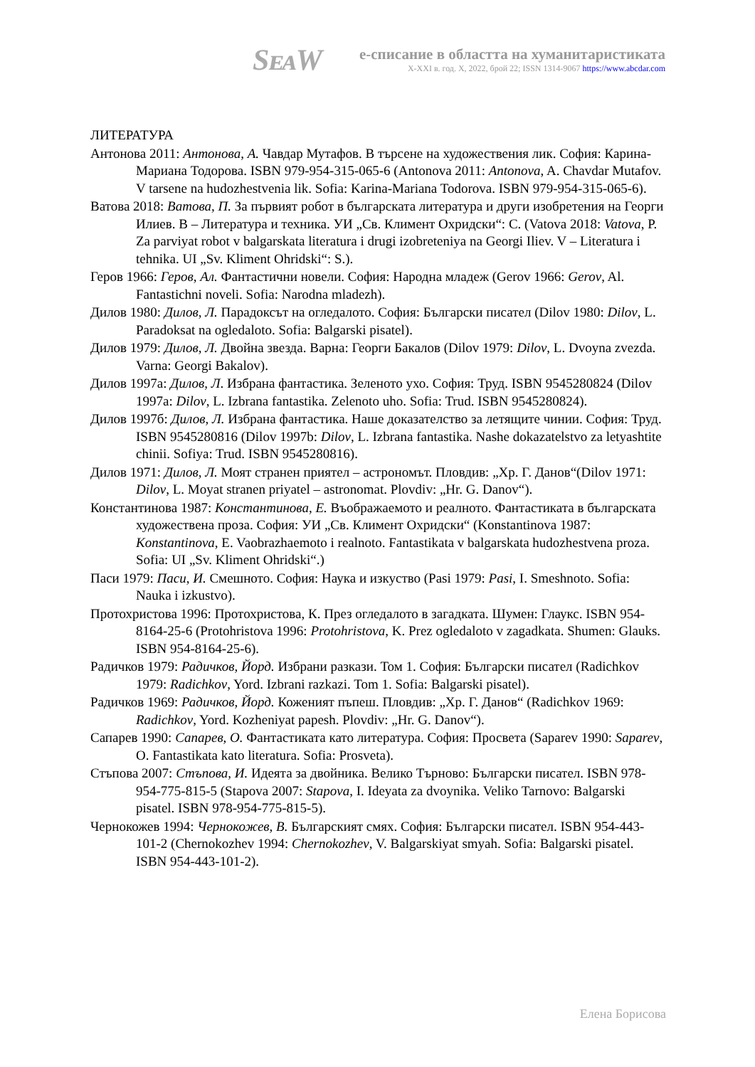SᴇᴀW
е-списание в областта на хуманитаристиката
X-XXI в. год. X, 2022, брой 22; ISSN 1314-9067 https://www.abcdar.com
ЛИТЕРАТУРА
Антонова 2011: Антонова, А. Чавдар Мутафов. В търсене на художествения лик. София: Карина-Мариана Тодорова. ISBN 979-954-315-065-6 (Antonova 2011: Antonova, A. Chavdar Mutafov. V tarsene na hudozhestvenia lik. Sofia: Karina-Mariana Todorova. ISBN 979-954-315-065-6).
Ватова 2018: Ватова, П. За първият робот в българската литература и други изобретения на Георги Илиев. В – Литература и техника. УИ „Св. Климент Охридски“: С. (Vatova 2018: Vatova, P. Za parviyat robot v balgarskata literatura i drugi izobreteniya na Georgi Iliev. V – Literatura i tehnika. UI „Sv. Kliment Ohridski“: S.).
Геров 1966: Геров, Ал. Фантастични новели. София: Народна младеж (Gerov 1966: Gerov, Al. Fantastichni noveli. Sofia: Narodna mladezh).
Дилов 1980: Дилов, Л. Парадоксът на огледалото. София: Български писател (Dilov 1980: Dilov, L. Paradoksat na ogledaloto. Sofia: Balgarski pisatel).
Дилов 1979: Дилов, Л. Двойна звезда. Варна: Георги Бакалов (Dilov 1979: Dilov, L. Dvoyna zvezda. Varna: Georgi Bakalov).
Дилов 1997а: Дилов, Л. Избрана фантастика. Зеленото ухо. София: Труд. ISBN 9545280824 (Dilov 1997a: Dilov, L. Izbrana fantastika. Zelenoto uho. Sofia: Trud. ISBN 9545280824).
Дилов 1997б: Дилов, Л. Избрана фантастика. Наше доказателство за летящите чинии. София: Труд. ISBN 9545280816 (Dilov 1997b: Dilov, L. Izbrana fantastika. Nashe dokazatelstvo za letyashtite chinii. Sofiya: Trud. ISBN 9545280816).
Дилов 1971: Дилов, Л. Моят странен приятел – астрономът. Пловдив: „Хр. Г. Данов“(Dilov 1971: Dilov, L. Moyat stranen priyatel – astronomat. Plovdiv: „Hr. G. Danov“).
Константинова 1987: Константинова, Е. Въображаемото и реалното. Фантастиката в българската художествена проза. София: УИ „Св. Климент Охридски“ (Konstantinova 1987: Konstantinova, E. Vaobrazhaemoto i realnoto. Fantastikata v balgarskata hudozhestvena proza. Sofia: UI „Sv. Kliment Ohridski“.)
Паси 1979: Паси, И. Смешното. София: Наука и изкуство (Pasi 1979: Pasi, I. Smeshnoto. Sofia: Nauka i izkustvo).
Протохристова 1996: Протохристова, К. През огледалото в загадката. Шумен: Глаукс. ISBN 954-8164-25-6 (Protohristova 1996: Protohristova, K. Prez ogledaloto v zagadkata. Shumen: Glauks. ISBN 954-8164-25-6).
Радичков 1979: Радичков, Йорд. Избрани разкази. Том 1. София: Български писател (Radichkov 1979: Radichkov, Yord. Izbrani razkazi. Tom 1. Sofia: Balgarski pisatel).
Радичков 1969: Радичков, Йорд. Коженият пъпеш. Пловдив: „Хр. Г. Данов“ (Radichkov 1969: Radichkov, Yord. Kozheniyat papesh. Plovdiv: „Hr. G. Danov“).
Сапарев 1990: Сапарев, О. Фантастиката като литература. София: Просвета (Saparev 1990: Saparev, O. Fantastikata kato literatura. Sofia: Prosveta).
Стъпова 2007: Стъпова, И. Идеята за двойника. Велико Търново: Български писател. ISBN 978-954-775-815-5 (Stapova 2007: Stapova, I. Ideyata za dvoynika. Veliko Tarnovo: Balgarski pisatel. ISBN 978-954-775-815-5).
Чернокожев 1994: Чернокожев, В. Българският смях. София: Български писател. ISBN 954-443-101-2 (Chernokozhev 1994: Chernokozhev, V. Balgarskiyat smyah. Sofia: Balgarski pisatel. ISBN 954-443-101-2).
Елена Борисова